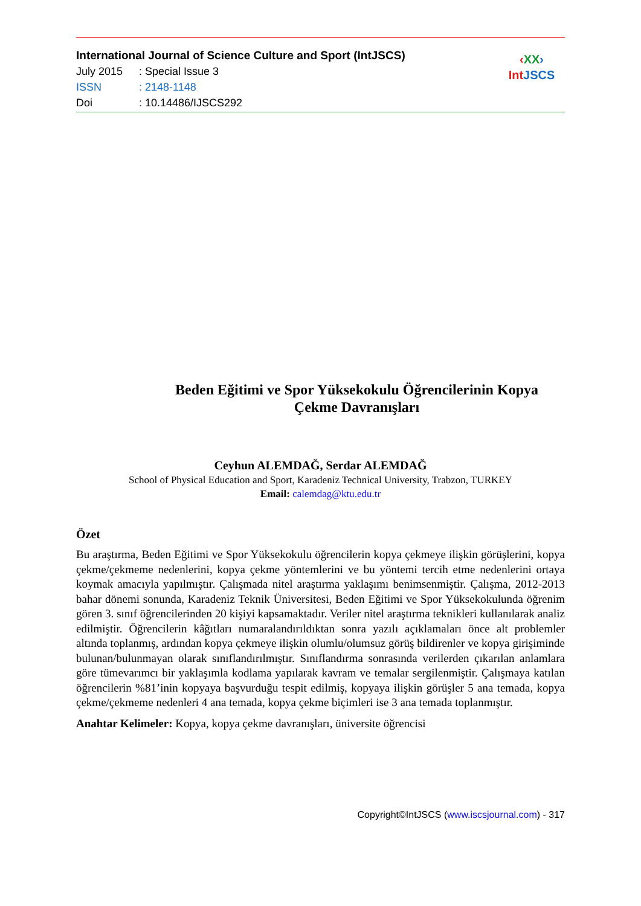International Journal of Science Culture and Sport (IntJSCS)
July 2015: Special Issue 3
ISSN: 2148-1148
Doi: 10.14486/IJSCS292
‹XX›
IntJSCS
Beden Eğitimi ve Spor Yüksekokulu Öğrencilerinin Kopya
Çekme Davranışları
Ceyhun ALEMDAĞ, Serdar ALEMDAĞ
School of Physical Education and Sport, Karadeniz Technical University, Trabzon, TURKEY
Email: calemdag@ktu.edu.tr
Özet
Bu araştırma, Beden Eğitimi ve Spor Yüksekokulu öğrencilerin kopya çekmeye ilişkin görüşlerini, kopya çekme/çekmeme nedenlerini, kopya çekme yöntemlerini ve bu yöntemi tercih etme nedenlerini ortaya koymak amacıyla yapılmıştır. Çalışmada nitel araştırma yaklaşımı benimsenmiştir. Çalışma, 2012-2013 bahar dönemi sonunda, Karadeniz Teknik Üniversitesi, Beden Eğitimi ve Spor Yüksekokulunda öğrenim gören 3. sınıf öğrencilerinden 20 kişiyi kapsamaktadır. Veriler nitel araştırma teknikleri kullanılarak analiz edilmiştir. Öğrencilerin kâğıtları numaralandırıldıktan sonra yazılı açıklamaları önce alt problemler altında toplanmış, ardından kopya çekmeye ilişkin olumlu/olumsuz görüş bildirenler ve kopya girişiminde bulunan/bulunmayan olarak sınıflandırılmıştır. Sınıflandırma sonrasında verilerden çıkarılan anlamlara göre tümevarımcı bir yaklaşımla kodlama yapılarak kavram ve temalar sergilenmiştir. Çalışmaya katılan öğrencilerin %81’inin kopyaya başvurduğu tespit edilmiş, kopyaya ilişkin görüşler 5 ana temada, kopya çekme/çekmeme nedenleri 4 ana temada, kopya çekme biçimleri ise 3 ana temada toplanmıştır.
Anahtar Kelimeler: Kopya, kopya çekme davranışları, üniversite öğrencisi
Copyright©IntJSCS (www.iscsjournal.com) - 317